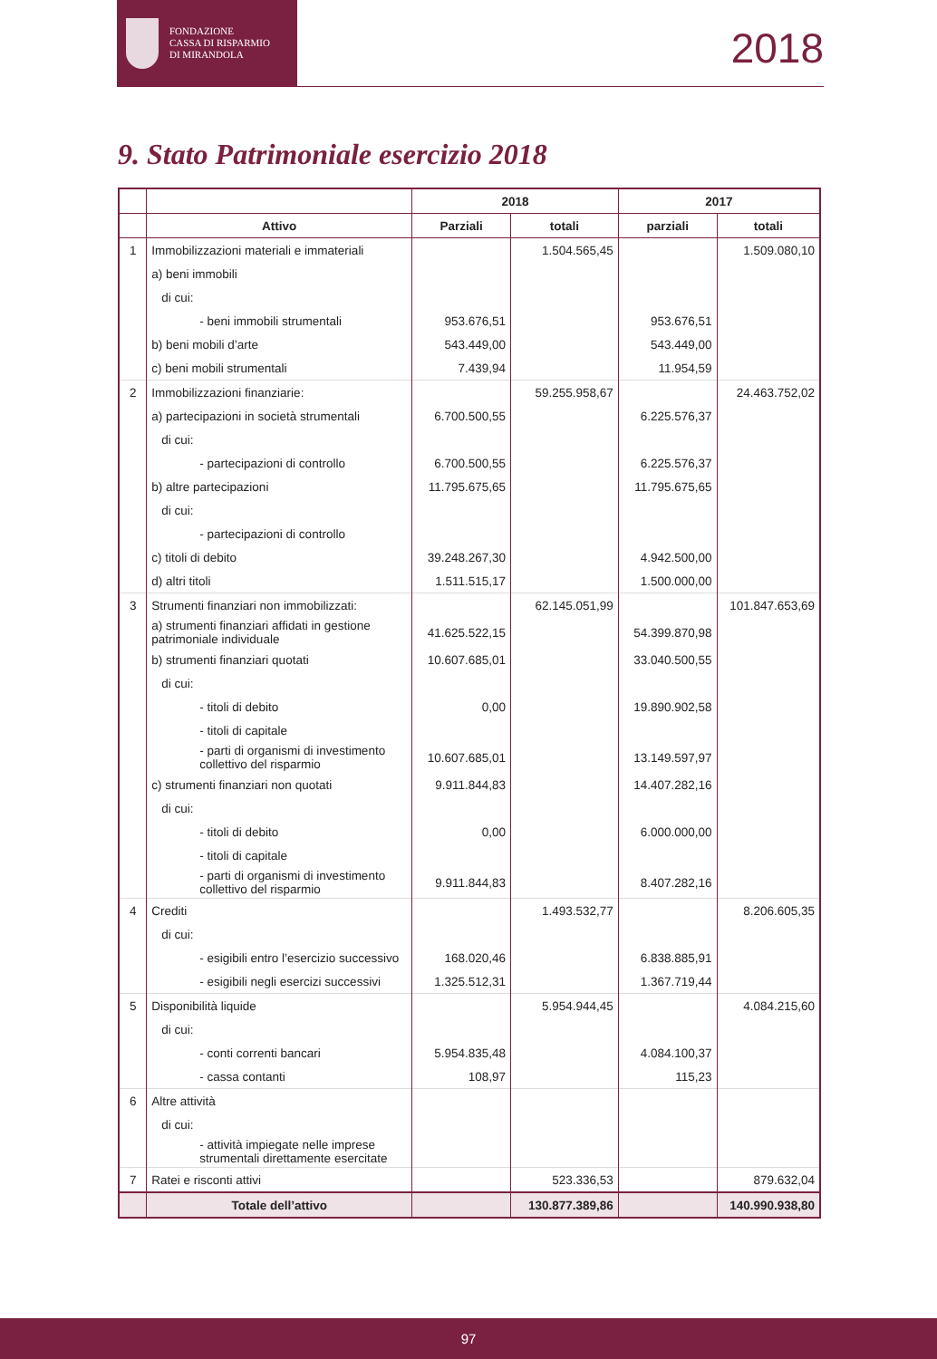FONDAZIONE
CASSA DI RISPARMIO
DI MIRANDOLA
2018
9. Stato Patrimoniale esercizio 2018
| | | 2018 | | 2017 | |
| --- | --- | --- | --- | --- | --- |
| | Attivo | Parziali | totali | parziali | totali |
| 1 | Immobilizzazioni materiali e immateriali | | 1.504.565,45 | | 1.509.080,10 |
| | a) beni immobili | | | | |
| | di cui: | | | | |
| | - beni immobili strumentali | 953.676,51 | | 953.676,51 | |
| | b) beni mobili d’arte | 543.449,00 | | 543.449,00 | |
| | c) beni mobili strumentali | 7.439,94 | | 11.954,59 | |
| 2 | Immobilizzazioni finanziarie: | | 59.255.958,67 | | 24.463.752,02 |
| | a) partecipazioni in società strumentali | 6.700.500,55 | | 6.225.576,37 | |
| | di cui: | | | | |
| | - partecipazioni di controllo | 6.700.500,55 | | 6.225.576,37 | |
| | b) altre partecipazioni | 11.795.675,65 | | 11.795.675,65 | |
| | di cui: | | | | |
| | - partecipazioni di controllo | | | | |
| | c) titoli di debito | 39.248.267,30 | | 4.942.500,00 | |
| | d) altri titoli | 1.511.515,17 | | 1.500.000,00 | |
| 3 | Strumenti finanziari non immobilizzati: | | 62.145.051,99 | | 101.847.653,69 |
| | a) strumenti finanziari affidati in gestione patrimoniale individuale | 41.625.522,15 | | 54.399.870,98 | |
| | b) strumenti finanziari quotati | 10.607.685,01 | | 33.040.500,55 | |
| | di cui: | | | | |
| | - titoli di debito | 0,00 | | 19.890.902,58 | |
| | - titoli di capitale | | | | |
| | - parti di organismi di investimento collettivo del risparmio | 10.607.685,01 | | 13.149.597,97 | |
| | c) strumenti finanziari non quotati | 9.911.844,83 | | 14.407.282,16 | |
| | di cui: | | | | |
| | - titoli di debito | 0,00 | | 6.000.000,00 | |
| | - titoli di capitale | | | | |
| | - parti di organismi di investimento collettivo del risparmio | 9.911.844,83 | | 8.407.282,16 | |
| 4 | Crediti | | 1.493.532,77 | | 8.206.605,35 |
| | di cui: | | | | |
| | - esigibili entro l’esercizio successivo | 168.020,46 | | 6.838.885,91 | |
| | - esigibili negli esercizi successivi | 1.325.512,31 | | 1.367.719,44 | |
| 5 | Disponibilità liquide | | 5.954.944,45 | | 4.084.215,60 |
| | di cui: | | | | |
| | - conti correnti bancari | 5.954.835,48 | | 4.084.100,37 | |
| | - cassa contanti | 108,97 | | 115,23 | |
| 6 | Altre attività | | | | |
| | di cui: | | | | |
| | - attività impiegate nelle imprese strumentali direttamente esercitate | | | | |
| 7 | Ratei e risconti attivi | | 523.336,53 | | 879.632,04 |
| | Totale dell’attivo | | 130.877.389,86 | | 140.990.938,80 |
97